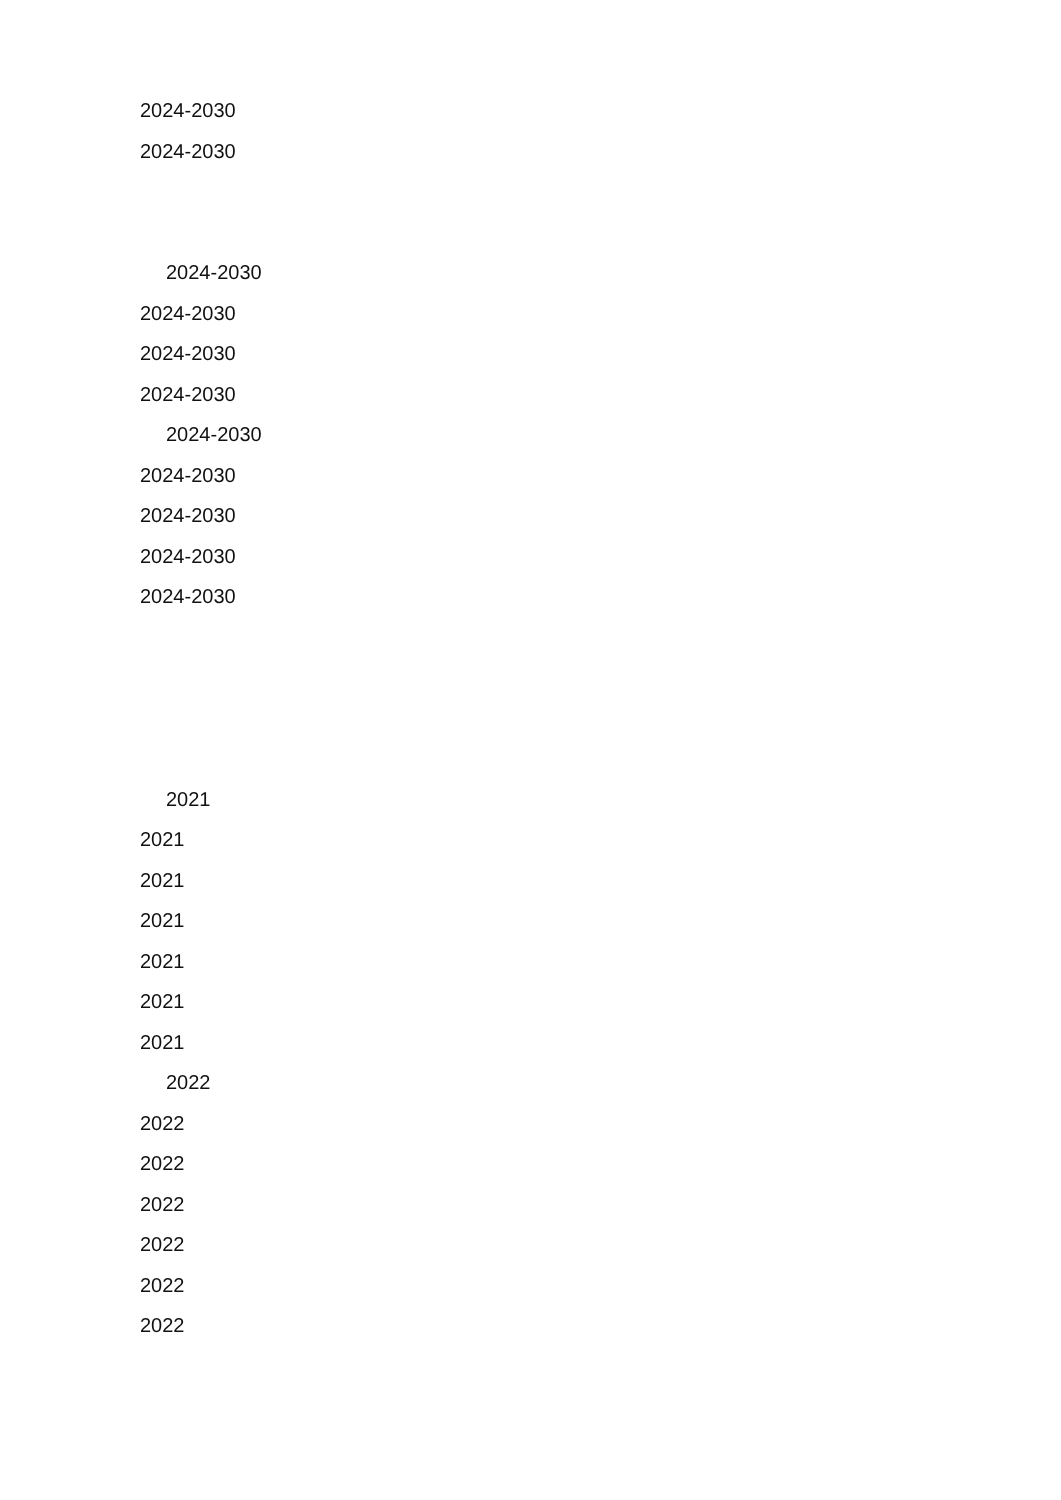2024-2030
2024-2030
2024-2030
2024-2030
2024-2030
2024-2030
2024-2030
2024-2030
2024-2030
2024-2030
2024-2030
2021
2021
2021
2021
2021
2021
2021
2022
2022
2022
2022
2022
2022
2022